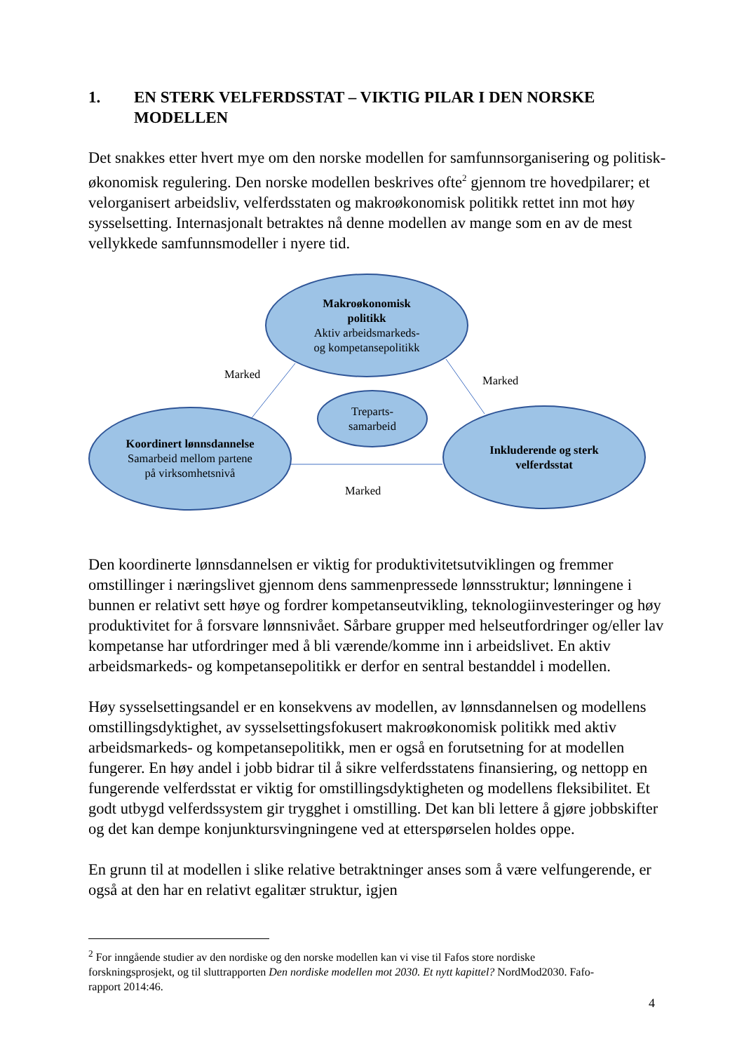1. EN STERK VELFERDSSTAT – VIKTIG PILAR I DEN NORSKE MODELLEN
Det snakkes etter hvert mye om den norske modellen for samfunnsorganisering og politisk-økonomisk regulering. Den norske modellen beskrives ofte<sup>2</sup> gjennom tre hovedpilarer; et velorganisert arbeidsliv, velferdsstaten og makroøkonomisk politikk rettet inn mot høy sysselsetting. Internasjonalt betraktes nå denne modellen av mange som en av de mest vellykkede samfunnsmodeller i nyere tid.
Makroøkonomisk
politikk
Aktiv arbeidsmarkeds-
og kompetansepolitikk
Treparts-
samarbeid
Koordinert lønnsdannelse
Samarbeid mellom partene
på virksomhetsnivå
Inkluderende og sterk
velferdsstat
Marked Marked
Marked
Den koordinerte lønnsdannelsen er viktig for produktivitetsutviklingen og fremmer omstillinger i næringslivet gjennom dens sammenpressede lønnsstruktur; lønningene i bunnen er relativt sett høye og fordrer kompetanseutvikling, teknologiinvesteringer og høy produktivitet for å forsvare lønnsnivået. Sårbare grupper med helseutfordringer og/eller lav kompetanse har utfordringer med å bli værende/komme inn i arbeidslivet. En aktiv arbeidsmarkeds- og kompetansepolitikk er derfor en sentral bestanddel i modellen.
Høy sysselsettingsandel er en konsekvens av modellen, av lønnsdannelsen og modellens omstillingsdyktighet, av sysselsettingsfokusert makroøkonomisk politikk med aktiv arbeidsmarkeds- og kompetansepolitikk, men er også en forutsetning for at modellen fungerer. En høy andel i jobb bidrar til å sikre velferdsstatens finansiering, og nettopp en fungerende velferdsstat er viktig for omstillingsdyktigheten og modellens fleksibilitet. Et godt utbygd velferdssystem gir trygghet i omstilling. Det kan bli lettere å gjøre jobbskifter og det kan dempe konjunktursvingningene ved at etterspørselen holdes oppe.
En grunn til at modellen i slike relative betraktninger anses som å være velfungerende, er også at den har en relativt egalitær struktur, igjen
<sup>2</sup> For inngående studier av den nordiske og den norske modellen kan vi vise til Fafos store nordiske forskningsprosjekt, og til sluttrapporten Den nordiske modellen mot 2030. Et nytt kapittel? NordMod2030. Fafo-rapport 2014:46.
4